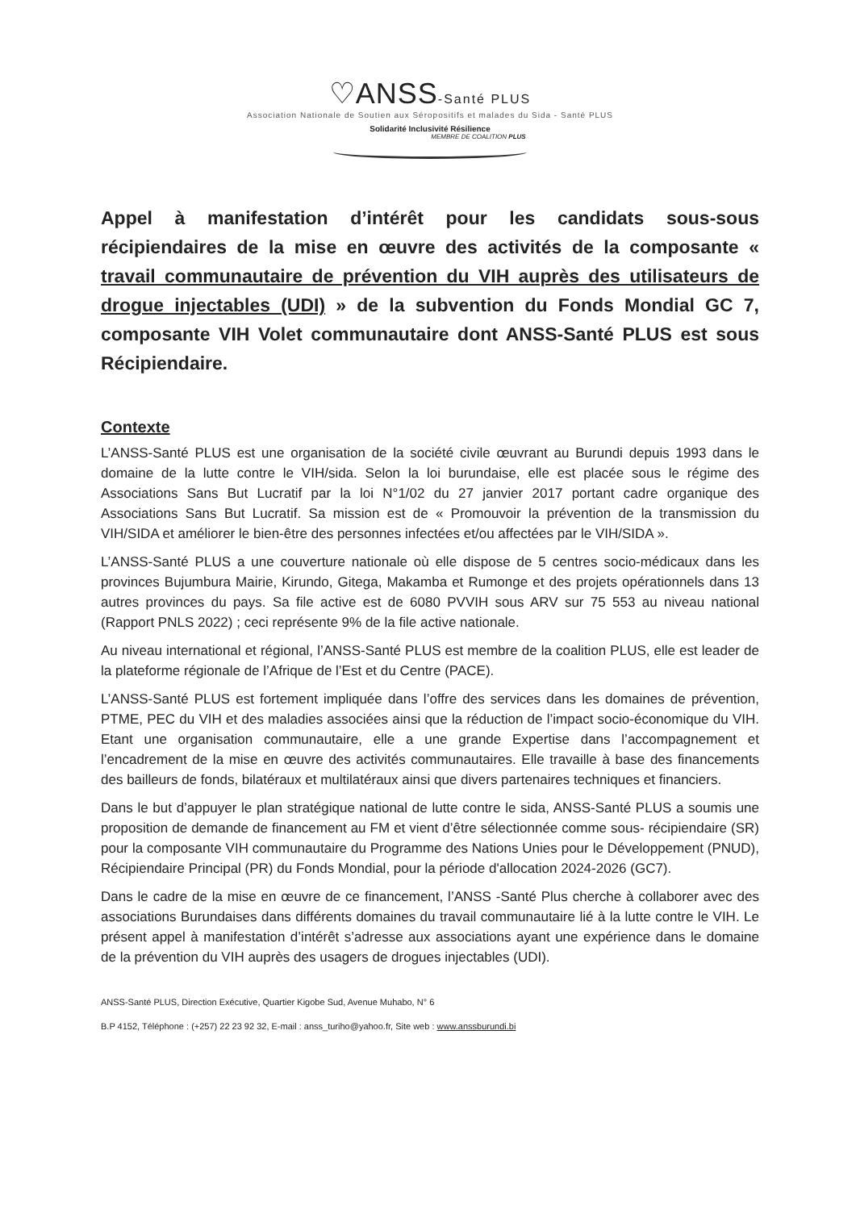♡ANSS-Santé PLUS
Association Nationale de Soutien aux Séropositifs et malades du Sida - Santé PLUS
Solidarité Inclusivité Résilience
MEMBRE DE COALITION PLUS
Appel à manifestation d’intérêt pour les candidats sous-sous récipiendaires de la mise en œuvre des activités de la composante « travail communautaire de prévention du VIH auprès des utilisateurs de drogue injectables (UDI) » de la subvention du Fonds Mondial GC 7, composante VIH Volet communautaire dont ANSS-Santé PLUS est sous Récipiendaire.
Contexte
L’ANSS-Santé PLUS est une organisation de la société civile œuvrant au Burundi depuis 1993 dans le domaine de la lutte contre le VIH/sida. Selon la loi burundaise, elle est placée sous le régime des Associations Sans But Lucratif par la loi N°1/02 du 27 janvier 2017 portant cadre organique des Associations Sans But Lucratif. Sa mission est de « Promouvoir la prévention de la transmission du VIH/SIDA et améliorer le bien-être des personnes infectées et/ou affectées par le VIH/SIDA ».
L’ANSS-Santé PLUS a une couverture nationale où elle dispose de 5 centres socio-médicaux dans les provinces Bujumbura Mairie, Kirundo, Gitega, Makamba et Rumonge et des projets opérationnels dans 13 autres provinces du pays. Sa file active est de 6080 PVVIH sous ARV sur 75 553 au niveau national (Rapport PNLS 2022) ; ceci représente 9% de la file active nationale.
Au niveau international et régional, l’ANSS-Santé PLUS est membre de la coalition PLUS, elle est leader de la plateforme régionale de l’Afrique de l’Est et du Centre (PACE).
L’ANSS-Santé PLUS est fortement impliquée dans l’offre des services dans les domaines de prévention, PTME, PEC du VIH et des maladies associées ainsi que la réduction de l’impact socio-économique du VIH. Etant une organisation communautaire, elle a une grande Expertise dans l’accompagnement et l’encadrement de la mise en œuvre des activités communautaires. Elle travaille à base des financements des bailleurs de fonds, bilatéraux et multilatéraux ainsi que divers partenaires techniques et financiers.
Dans le but d’appuyer le plan stratégique national de lutte contre le sida, ANSS-Santé PLUS a soumis une proposition de demande de financement au FM et vient d’être sélectionnée comme sous- récipiendaire (SR) pour la composante VIH communautaire du Programme des Nations Unies pour le Développement (PNUD), Récipiendaire Principal (PR) du Fonds Mondial, pour la période d'allocation 2024-2026 (GC7).
Dans le cadre de la mise en œuvre de ce financement, l’ANSS -Santé Plus cherche à collaborer avec des associations Burundaises dans différents domaines du travail communautaire lié à la lutte contre le VIH. Le présent appel à manifestation d’intérêt s’adresse aux associations ayant une expérience dans le domaine de la prévention du VIH auprès des usagers de drogues injectables (UDI).
ANSS-Santé PLUS, Direction Exécutive, Quartier Kigobe Sud, Avenue Muhabo, N° 6
B.P 4152, Téléphone : (+257) 22 23 92 32, E-mail : anss_turiho@yahoo.fr, Site web : www.anssburundi.bi